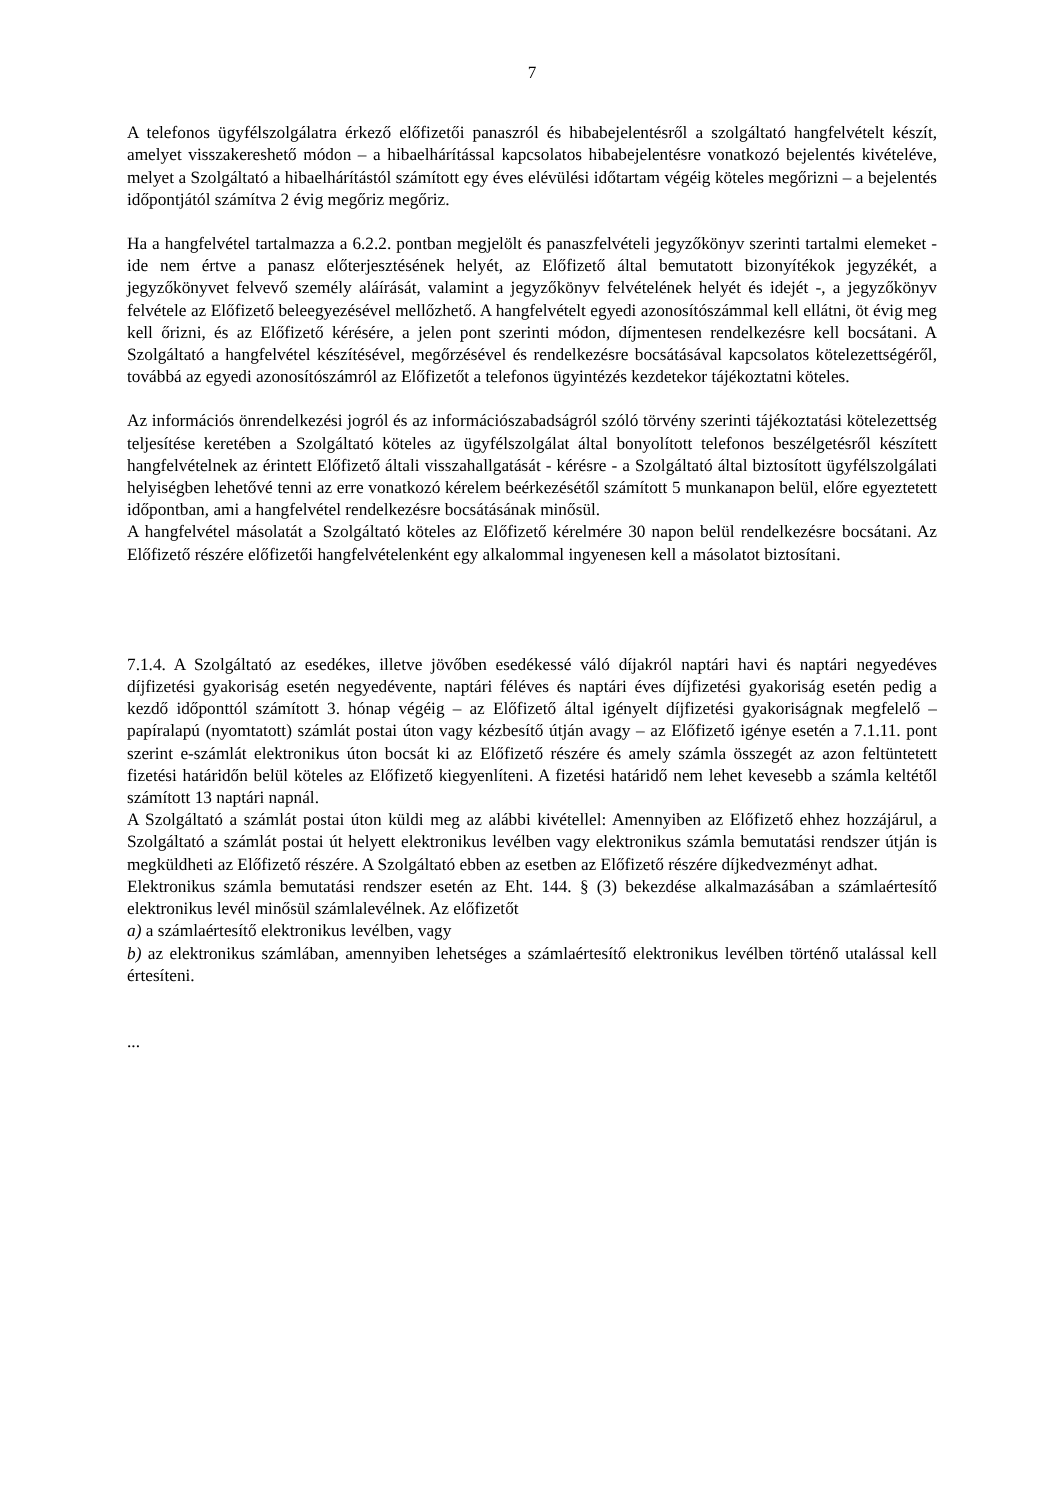7
A telefonos ügyfélszolgálatra érkező előfizetői panaszról és hibabejelentésről a szolgáltató hangfelvételt készít, amelyet visszakereshető módon – a hibaelhárítással kapcsolatos hibabejelentésre vonatkozó bejelentés kivételéve, melyet a Szolgáltató a hibaelhárítástól számított egy éves elévülési időtartam végéig köteles megőrizni – a bejelentés időpontjától számítva 2 évig megőriz megőriz.
Ha a hangfelvétel tartalmazza a 6.2.2. pontban megjelölt és panaszfelvételi jegyzőkönyv szerinti tartalmi elemeket - ide nem értve a panasz előterjesztésének helyét, az Előfizető által bemutatott bizonyítékok jegyzékét, a jegyzőkönyvet felvevő személy aláírását, valamint a jegyzőkönyv felvételének helyét és idejét -, a jegyzőkönyv felvétele az Előfizető beleegyezésével mellőzhető. A hangfelvételt egyedi azonosítószámmal kell ellátni, öt évig meg kell őrizni, és az Előfizető kérésére, a jelen pont szerinti módon, díjmentesen rendelkezésre kell bocsátani. A Szolgáltató a hangfelvétel készítésével, megőrzésével és rendelkezésre bocsátásával kapcsolatos kötelezettségéről, továbbá az egyedi azonosítószámról az Előfizetőt a telefonos ügyintézés kezdetekor tájékoztatni köteles.
Az információs önrendelkezési jogról és az információszabadságról szóló törvény szerinti tájékoztatási kötelezettség teljesítése keretében a Szolgáltató köteles az ügyfélszolgálat által bonyolított telefonos beszélgetésről készített hangfelvételnek az érintett Előfizető általi visszahallgatását - kérésre - a Szolgáltató által biztosított ügyfélszolgálati helyiségben lehetővé tenni az erre vonatkozó kérelem beérkezésétől számított 5 munkanapon belül, előre egyeztetett időpontban, ami a hangfelvétel rendelkezésre bocsátásának minősül.
A hangfelvétel másolatát a Szolgáltató köteles az Előfizető kérelmére 30 napon belül rendelkezésre bocsátani. Az Előfizető részére előfizetői hangfelvételenként egy alkalommal ingyenesen kell a másolatot biztosítani.
7.1.4. A Szolgáltató az esedékes, illetve jövőben esedékessé váló díjakról naptári havi és naptári negyedéves díjfizetési gyakoriság esetén negyedévente, naptári féléves és naptári éves díjfizetési gyakoriság esetén pedig a kezdő időponttól számított 3. hónap végéig – az Előfizető által igényelt díjfizetési gyakoriságnak megfelelő – papíralapú (nyomtatott) számlát postai úton vagy kézbesítő útján avagy – az Előfizető igénye esetén a 7.1.11. pont szerint e-számlát elektronikus úton bocsát ki az Előfizető részére és amely számla összegét az azon feltüntetett fizetési határidőn belül köteles az Előfizető kiegyenlíteni. A fizetési határidő nem lehet kevesebb a számla keltétől számított 13 naptári napnál.
A Szolgáltató a számlát postai úton küldi meg az alábbi kivétellel: Amennyiben az Előfizető ehhez hozzájárul, a Szolgáltató a számlát postai út helyett elektronikus levélben vagy elektronikus számla bemutatási rendszer útján is megküldheti az Előfizető részére. A Szolgáltató ebben az esetben az Előfizető részére díjkedvezményt adhat.
Elektronikus számla bemutatási rendszer esetén az Eht. 144. § (3) bekezdése alkalmazásában a számlaértesítő elektronikus levél minősül számlalevélnek. Az előfizetőt
a) a számlaértesítő elektronikus levélben, vagy
b) az elektronikus számlában, amennyiben lehetséges a számlaértesítő elektronikus levélben történő utalással kell értesíteni.
...